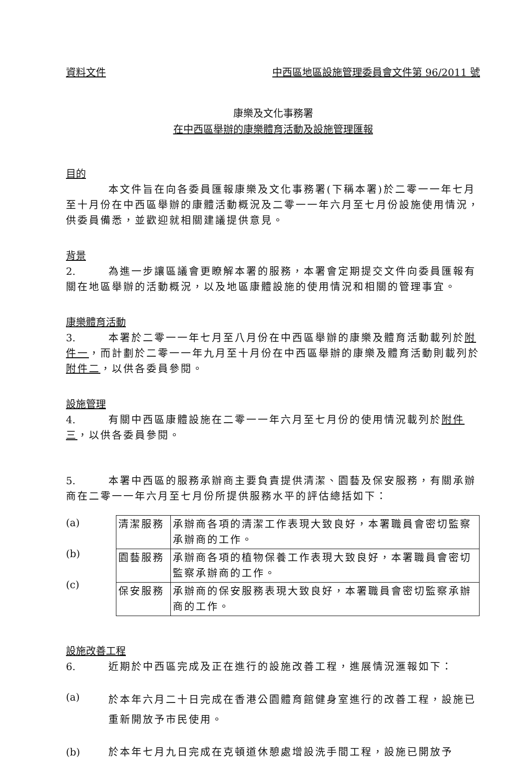資料文件 中西區地區設施管理委員會文件第 96/2011 號
康樂及文化事務署
在中西區舉辦的康樂體育活動及設施管理匯報
目的
本文件旨在向各委員匯報康樂及文化事務署(下稱本署)於二零一一年七月至十月份在中西區舉辦的康體活動概況及二零一一年六月至七月份設施使用情況，供委員備悉，並歡迎就相關建議提供意見。
背景
2. 為進一步讓區議會更瞭解本署的服務，本署會定期提交文件向委員匯報有關在地區舉辦的活動概況，以及地區康體設施的使用情況和相關的管理事宜。
康樂體育活動
3. 本署於二零一一年七月至八月份在中西區舉辦的康樂及體育活動載列於附件一，而計劃於二零一一年九月至十月份在中西區舉辦的康樂及體育活動則載列於附件二，以供各委員參閱。
設施管理
4. 有關中西區康體設施在二零一一年六月至七月份的使用情況載列於附件三，以供各委員參閱。
5. 本署中西區的服務承辦商主要負責提供清潔、園藝及保安服務，有關承辦商在二零一一年六月至七月份所提供服務水平的評估總括如下：
(a)
(b)
(c)
| 清潔服務 | 承辦商各項的清潔工作表現大致良好，本署職員會密切監察承辦商的工作。 |
| 園藝服務 | 承辦商各項的植物保養工作表現大致良好，本署職員會密切監察承辦商的工作。 |
| 保安服務 | 承辦商的保安服務表現大致良好，本署職員會密切監察承辦商的工作。 |
設施改善工程
6. 近期於中西區完成及正在進行的設施改善工程，進展情況滙報如下：
(a)
於本年六月二十日完成在香港公園體育館健身室進行的改善工程，設施已重新開放予市民使用。
(b) 於本年七月九日完成在克頓道休憩處增設洗手間工程，設施已開放予